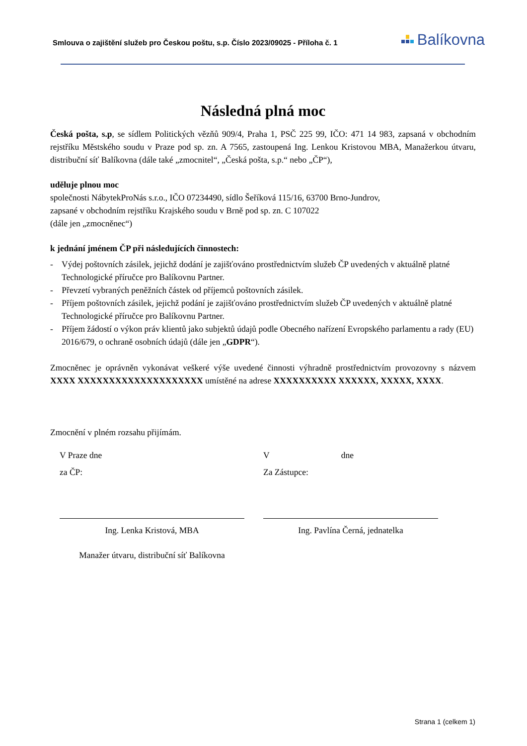Smlouva o zajištění služeb pro Českou poštu, s.p. Číslo 2023/09025 - Příloha č. 1 Balíkovna
Následná plná moc
Česká pošta, s.p, se sídlem Politických vězňů 909/4, Praha 1, PSČ 225 99, IČO: 471 14 983, zapsaná v obchodním rejstříku Městského soudu v Praze pod sp. zn. A 7565, zastoupená Ing. Lenkou Kristovou MBA, Manažerkou útvaru, distribuční síť Balíkovna (dále také „zmocnitel“, „Česká pošta, s.p.“ nebo „ČP“),
uděluje plnou moc
společnosti NábytekProNás s.r.o., IČO 07234490, sídlo Šeříková 115/16, 63700 Brno-Jundrov,
zapsané v obchodním rejstříku Krajského soudu v Brně pod sp. zn. C 107022
(dále jen „zmocněnec“)
k jednání jménem ČP při následujících činnostech:
- Výdej poštovních zásilek, jejichž dodání je zajišťováno prostřednictvím služeb ČP uvedených v aktuálně platné Technologické příručce pro Balíkovnu Partner.
- Převzetí vybraných peněžních částek od příjemců poštovních zásilek.
- Příjem poštovních zásilek, jejichž podání je zajišťováno prostřednictvím služeb ČP uvedených v aktuálně platné Technologické příručce pro Balíkovnu Partner.
- Příjem žádostí o výkon práv klientů jako subjektů údajů podle Obecného nařízení Evropského parlamentu a rady (EU) 2016/679, o ochraně osobních údajů (dále jen „GDPR“).
Zmocněnec je oprávněn vykonávat veškeré výše uvedené činnosti výhradně prostřednictvím provozovny s názvem XXXX XXXXXXXXXXXXXXXXXXXX umístěné na adrese XXXXXXXXXX XXXXXX, XXXXX, XXXX.
Zmocnění v plném rozsahu přijímám.
V Praze dne V dne
za ČP: Za Zástupce:
Ing. Lenka Kristová, MBA Ing. Pavlína Černá, jednatelka
Manažer útvaru, distribuční síť Balíkovna
Strana 1 (celkem 1)